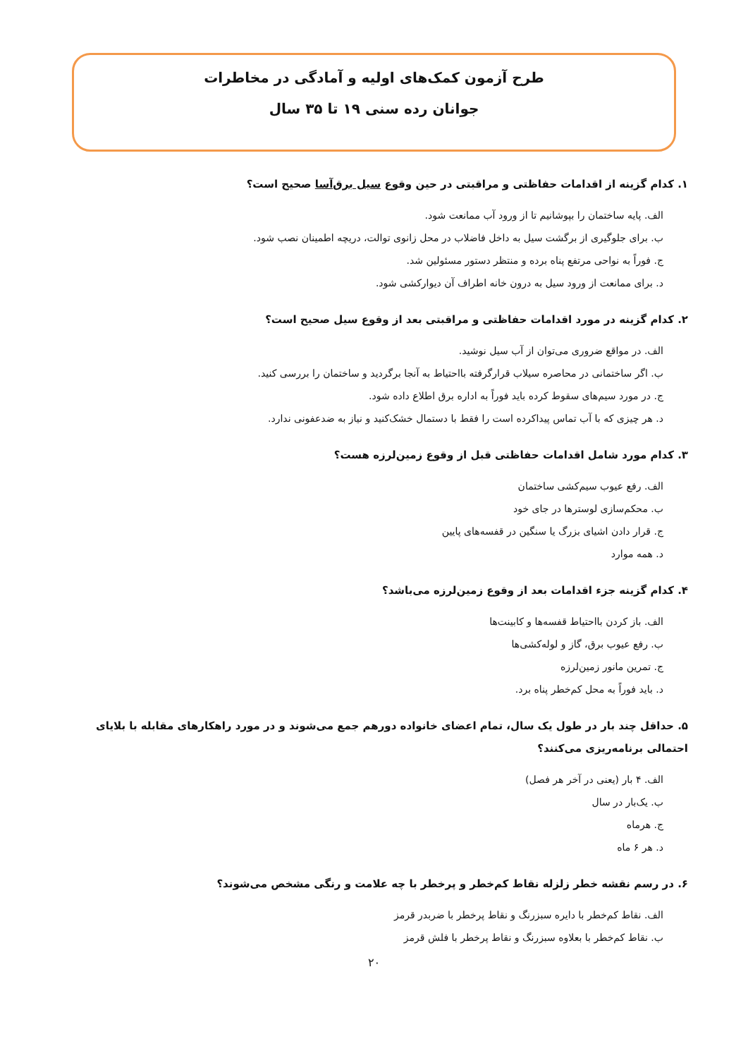طرح آزمون کمک‌های اولیه و آمادگی در مخاطرات
جوانان رده سنی ۱۹ تا ۳۵ سال
۱. کدام گزینه از اقدامات حفاظتی و مراقبتی در حین وقوع سیل برق‌آسا صحیح است؟
الف. پایه ساختمان را بپوشانیم تا از ورود آب ممانعت شود.
ب. برای جلوگیری از برگشت سیل به داخل فاضلاب در محل زانوی توالت، دریچه اطمینان نصب شود.
ج. فوراً به نواحی مرتفع پناه برده و منتظر دستور مسئولین شد.
د. برای ممانعت از ورود سیل به درون خانه اطراف آن دیوارکشی شود.
۲. کدام گزینه در مورد اقدامات حفاظتی و مراقبتی بعد از وقوع سیل صحیح است؟
الف. در مواقع ضروری می‌توان از آب سیل نوشید.
ب. اگر ساختمانی در محاصره سیلاب قرارگرفته بااحتیاط به آنجا برگردید و ساختمان را بررسی کنید.
ج. در مورد سیم‌های سقوط کرده باید فوراً به اداره برق اطلاع داده شود.
د. هر چیزی که با آب تماس پیداکرده است را فقط با دستمال خشک‌کنید و نیاز به ضدعفونی ندارد.
۳. کدام مورد شامل اقدامات حفاظتی قبل از وقوع زمین‌لرزه هست؟
الف. رفع عیوب سیم‌کشی ساختمان
ب. محکم‌سازی لوسترها در جای خود
ج. قرار دادن اشیای بزرگ یا سنگین در قفسه‌های پایین
د. همه موارد
۴. کدام گزینه جزء اقدامات بعد از وقوع زمین‌لرزه می‌باشد؟
الف. باز کردن بااحتیاط قفسه‌ها و کابینت‌ها
ب. رفع عیوب برق، گاز و لوله‌کشی‌ها
ج. تمرین مانور زمین‌لرزه
د. باید فوراً به محل کم‌خطر پناه برد.
۵. حداقل چند بار در طول یک سال، تمام اعضای خانواده دورهم جمع می‌شوند و در مورد راهکارهای مقابله با بلایای احتمالی برنامه‌ریزی می‌کنند؟
الف. ۴ بار (یعنی در آخر هر فصل)
ب. یک‌بار در سال
ج. هرماه
د. هر ۶ ماه
۶. در رسم نقشه خطر زلزله نقاط کم‌خطر و پرخطر با چه علامت و رنگی مشخص می‌شوند؟
الف. نقاط کم‌خطر با دایره سبزرنگ و نقاط پرخطر با ضربدر قرمز
ب. نقاط کم‌خطر با بعلاوه سبزرنگ و نقاط پرخطر با فلش قرمز
۲۰